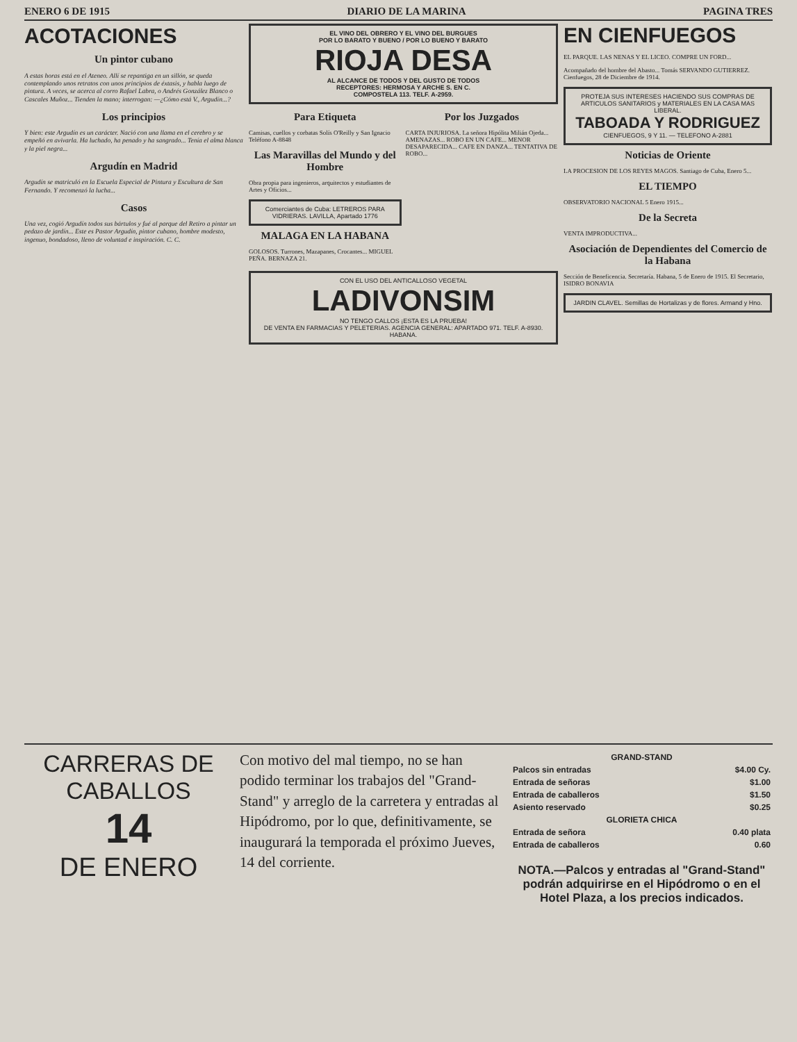ENERO 6 DE 1915 DIARIO DE LA MARINA PAGINA TRES
ACOTACIONES
Un pintor cubano
A estas horas está en el Ateneo. Allí se repantiga en un sillón, se queda contemplando unos retratos con unos principios de éxtasis, y habla luego de pintura. A veces, se acerca al corro Rafael Labra, o Andrés González Blanco o Cascales Muñoz... Tienden la mano; interrogan: —¿Cómo está V., Argudín...?
Los principios
Y bien: este Argudín es un carácter. Nació con una llama en el cerebro y se empeñó en avivarla. Ha luchado, ha penado y ha sangrado... Tenía el alma blanca y la piel negra...
Argudín en Madrid
Argudín se matriculó en la Escuela Especial de Pintura y Escultura de San Fernando. Y recomenzó la lucha...
Casos
Una vez, cogió Argudín todos sus bártulos y fué al parque del Retiro a pintar un pedazo de jardín... Este es Pastor Argudín, pintor cubano, hombre modesto, ingenuo, bondadoso, lleno de voluntad e inspiración. C. C.
EL VINO DEL OBRERO Y EL VINO DEL BURGUES
POR LO BARATO Y BUENO / POR LO BUENO Y BARATO
RIOJA DESA
AL ALCANCE DE TODOS Y DEL GUSTO DE TODOS
RECEPTORES: HERMOSA Y ARCHE S. EN C.
COMPOSTELA 113. TELF. A-2959.
Para Etiqueta
Camisas, cuellos y corbatas Solís O'Reilly y San Ignacio Teléfono A-8848
Las Maravillas del Mundo y del Hombre
Obra propia para ingenieros, arquitectos y estudiantes de Artes y Oficios...
Comerciantes de Cuba: LETREROS PARA VIDRIERAS. LAVILLA, Apartado 1776
MALAGA EN LA HABANA
GOLOSOS. Turrones, Mazapanes, Crocantes... MIGUEL PEÑA. BERNAZA 21.
Por los Juzgados
CARTA INJURIOSA. La señora Hipólita Milián Ojeda... AMENAZAS... ROBO EN UN CAFE... MENOR DESAPARECIDA... CAFE EN DANZA... TENTATIVA DE ROBO...
CON EL USO DEL ANTICALLOSO VEGETAL
LADIVONSIM
NO TENGO CALLOS ¡ESTA ES LA PRUEBA!
DE VENTA EN FARMACIAS Y PELETERIAS. AGENCIA GENERAL: APARTADO 971. TELF. A-8930. HABANA.
EN CIENFUEGOS
EL PARQUE. LAS NENAS Y EL LICEO. COMPRE UN FORD...
Acompañado del hombre del Abasto... Tomás SERVANDO GUTIERREZ. Cienfuegos, 28 de Diciembre de 1914.
PROTEJA SUS INTERESES HACIENDO SUS COMPRAS DE ARTICULOS SANITARIOS y MATERIALES EN LA CASA MAS LIBERAL.
TABOADA Y RODRIGUEZ
CIENFUEGOS, 9 Y 11. — TELEFONO A-2881
Noticias de Oriente
LA PROCESION DE LOS REYES MAGOS. Santiago de Cuba, Enero 5...
EL TIEMPO
OBSERVATORIO NACIONAL 5 Enero 1915...
De la Secreta
VENTA IMPRODUCTIVA...
Asociación de Dependientes del Comercio de la Habana
Sección de Beneficencia. Secretaría. Habana, 5 de Enero de 1915. El Secretario, ISIDRO BONAVIA
JARDIN CLAVEL. Semillas de Hortalizas y de flores. Armand y Hno.
CARRERAS DE CABALLOS
14
DE ENERO
Con motivo del mal tiempo, no se han podido terminar los trabajos del "Grand-Stand" y arreglo de la carretera y entradas al Hipódromo, por lo que, definitivamente, se inaugurará la temporada el próximo Jueves, 14 del corriente.
| GRAND-STAND | |
| --- | --- |
| Palcos sin entradas | $4.00 Cy. |
| Entrada de señoras | $1.00 |
| Entrada de caballeros | $1.50 |
| Asiento reservado | $0.25 |
| GLORIETA CHICA | |
| Entrada de señora | 0.40 plata |
| Entrada de caballeros | 0.60 |
NOTA.—Palcos y entradas al "Grand-Stand" podrán adquirirse en el Hipódromo o en el Hotel Plaza, a los precios indicados.